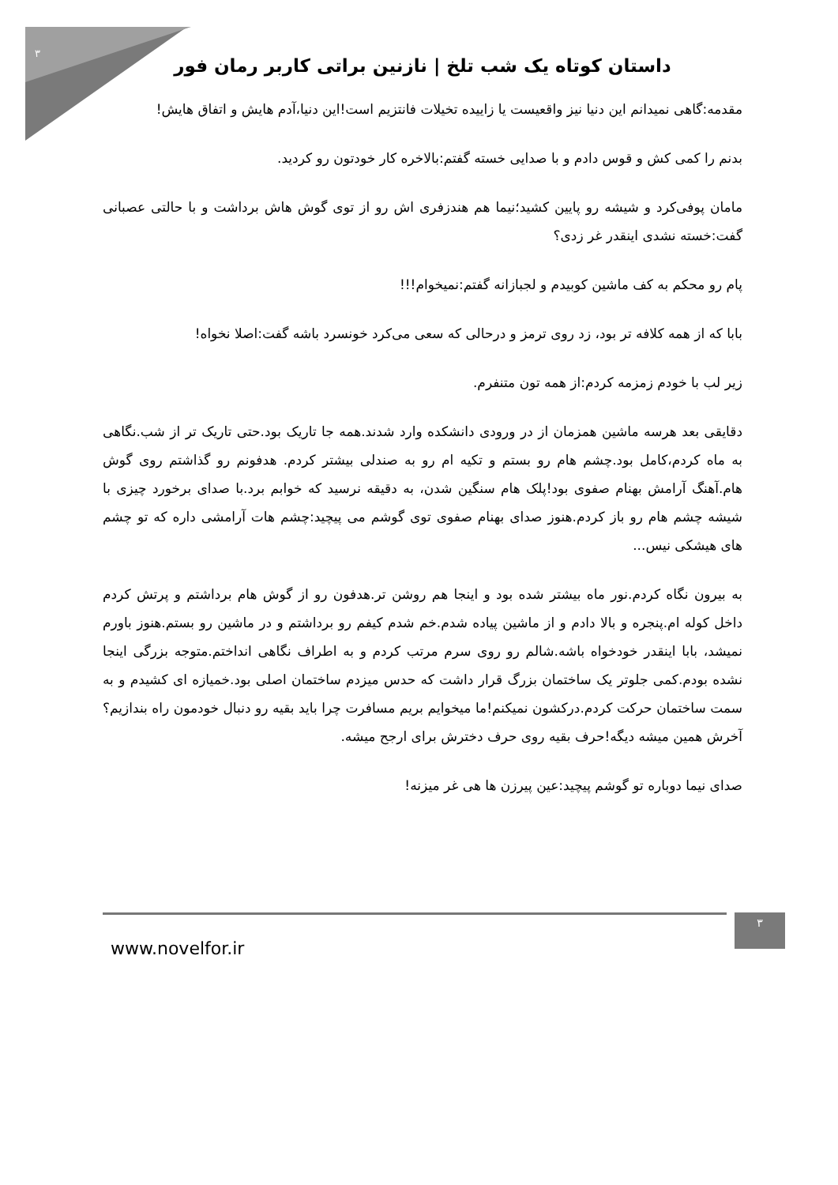۳
داستان کوتاه یک شب تلخ | نازنین براتی کاربر رمان فور
مقدمه:گاهی نمیدانم این دنیا نیز واقعیست یا زاییده تخیلات فانتزیم است!این دنیا،آدم هایش و اتفاق هایش!
بدنم را کمی کش و قوس دادم و با صدایی خسته گفتم:بالاخره کار خودتون رو کردید.
مامان پوفی‌کرد و شیشه رو پایین کشید؛نیما هم هندزفری اش رو از توی گوش هاش برداشت و با حالتی عصبانی گفت:خسته نشدی اینقدر غر زدی؟
پام رو محکم به کف ماشین کوبیدم و لجبازانه گفتم:نمیخوام!!!
بابا که از همه کلافه تر بود، زد روی ترمز و درحالی که سعی می‌کرد خونسرد باشه گفت:اصلا نخواه!
زیر لب با خودم زمزمه کردم:از همه تون متنفرم.
دقایقی بعد هرسه ماشین همزمان از در ورودی دانشکده وارد شدند.همه جا تاریک بود.حتی تاریک تر از شب.نگاهی به ماه کردم،کامل بود.چشم هام رو بستم و تکیه ام رو به صندلی بیشتر کردم. هدفونم رو گذاشتم روی گوش هام.آهنگ آرامش بهنام صفوی بود!پلک هام سنگین شدن، به دقیقه نرسید که خوابم برد.با صدای برخورد چیزی با شیشه چشم هام رو باز کردم.هنوز صدای بهنام صفوی توی گوشم می پیچید:چشم هات آرامشی داره که تو چشم های هیشکی نیس...
به بیرون نگاه کردم.نور ماه بیشتر شده بود و اینجا هم روشن تر.هدفون رو از گوش هام برداشتم و پرتش کردم داخل کوله ام.پنجره و بالا دادم و از ماشین پیاده شدم.خم شدم کیفم رو برداشتم و در ماشین رو بستم.هنوز باورم نمیشد، بابا اینقدر خودخواه باشه.شالم رو روی سرم مرتب کردم و به اطراف نگاهی انداختم.متوجه بزرگی اینجا نشده بودم.کمی جلوتر یک ساختمان بزرگ قرار داشت که حدس میزدم ساختمان اصلی بود.خمیازه ای کشیدم و به سمت ساختمان حرکت کردم.درکشون نمیکنم!ما میخوایم بریم مسافرت چرا باید بقیه رو دنبال خودمون راه بندازیم؟آخرش همین میشه دیگه!حرف بقیه روی حرف دخترش برای ارجح میشه.
صدای نیما دوباره تو گوشم پیچید:عین پیرزن ها هی غر میزنه!
www.novelfor.ir
۳